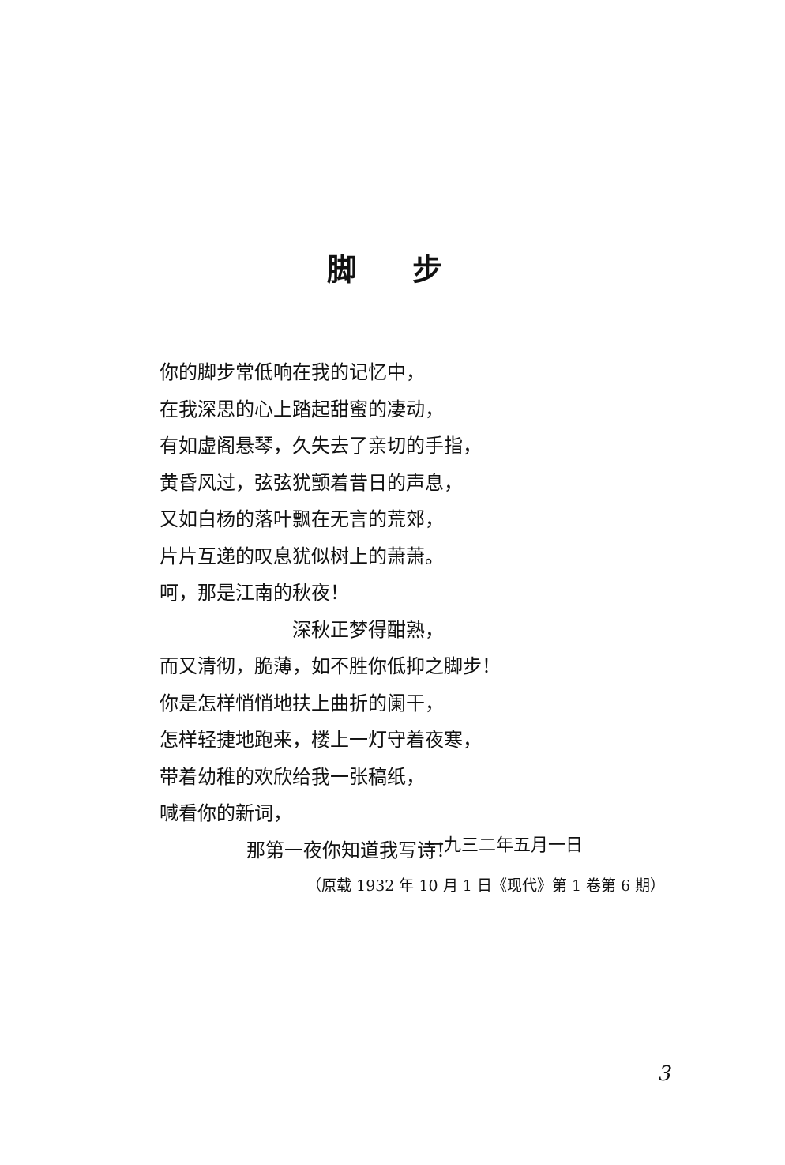脚步
你的脚步常低响在我的记忆中，
在我深思的心上踏起甜蜜的凄动，
有如虚阁悬琴，久失去了亲切的手指，
黄昏风过，弦弦犹颤着昔日的声息，
又如白杨的落叶飘在无言的荒郊，
片片互递的叹息犹似树上的萧萧。
呵，那是江南的秋夜！
深秋正梦得酣熟，
而又清彻，脆薄，如不胜你低抑之脚步！
你是怎样悄悄地扶上曲折的阑干，
怎样轻捷地跑来，楼上一灯守着夜寒，
带着幼稚的欢欣给我一张稿纸，
喊看你的新词，
那第一夜你知道我写诗！
一九三二年五月一日
（原载 1932 年 10 月 1 日《现代》第 1 卷第 6 期）
3